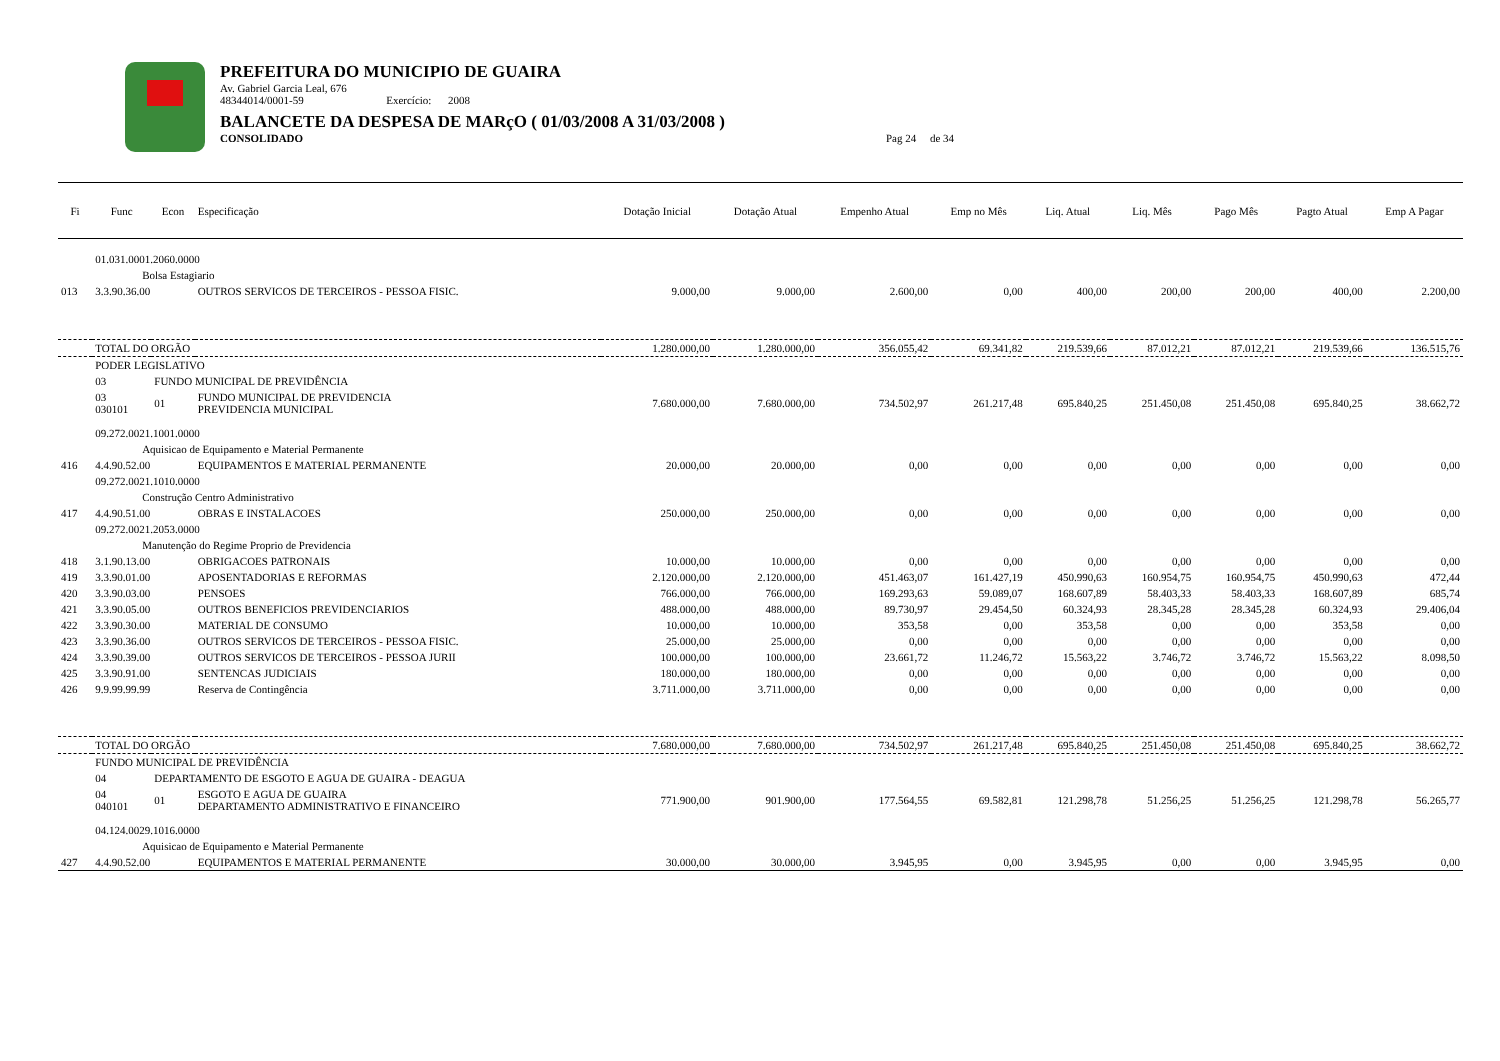PREFEITURA DO MUNICIPIO DE GUAIRA
Av. Gabriel Garcia Leal, 676
48344014/0001-59 Exercício: 2008
BALANCETE DA DESPESA DE MARçO ( 01/03/2008 A 31/03/2008 )
CONSOLIDADO Pag 24 de 34
| Fi | Func | Econ | Especificação | Dotação Inicial | Dotação Atual | Empenho Atual | Emp no Mês | Liq. Atual | Liq. Mês | Pago Mês | Pagto Atual | Emp A Pagar |
| --- | --- | --- | --- | --- | --- | --- | --- | --- | --- | --- | --- | --- |
| | 01.031.0001.2060.0000 | | | | | | | | | | | |
| | Bolsa Estagiario | | | | | | | | | | | |
| 013 | 3.3.90.36.00 | | OUTROS SERVICOS DE TERCEIROS - PESSOA FISIC. | 9.000,00 | 9.000,00 | 2.600,00 | 0,00 | 400,00 | 200,00 | 200,00 | 400,00 | 2.200,00 |
| | TOTAL DO ORGÃO | | | 1.280.000,00 | 1.280.000,00 | 356.055,42 | 69.341,82 | 219.539,66 | 87.012,21 | 87.012,21 | 219.539,66 | 136.515,76 |
| | PODER LEGISLATIVO | | | | | | | | | | | |
| | 03 | FUNDO MUNICIPAL DE PREVIDÊNCIA | | | | | | | | | | |
| | 03 030101 | 01 | FUNDO MUNICIPAL DE PREVIDENCIA PREVIDENCIA MUNICIPAL | 7.680.000,00 | 7.680.000,00 | 734.502,97 | 261.217,48 | 695.840,25 | 251.450,08 | 251.450,08 | 695.840,25 | 38.662,72 |
| | 09.272.0021.1001.0000 | | | | | | | | | | | |
| | Aquisicao de Equipamento e Material Permanente | | | | | | | | | | | |
| 416 | 4.4.90.52.00 | | EQUIPAMENTOS E MATERIAL PERMANENTE | 20.000,00 | 20.000,00 | 0,00 | 0,00 | 0,00 | 0,00 | 0,00 | 0,00 | 0,00 |
| | 09.272.0021.1010.0000 | | | | | | | | | | | |
| | Construção Centro Administrativo | | | | | | | | | | | |
| 417 | 4.4.90.51.00 | | OBRAS E INSTALACOES | 250.000,00 | 250.000,00 | 0,00 | 0,00 | 0,00 | 0,00 | 0,00 | 0,00 | 0,00 |
| | 09.272.0021.2053.0000 | | | | | | | | | | | |
| | Manutenção do Regime Proprio de Previdencia | | | | | | | | | | | |
| 418 | 3.1.90.13.00 | | OBRIGACOES PATRONAIS | 10.000,00 | 10.000,00 | 0,00 | 0,00 | 0,00 | 0,00 | 0,00 | 0,00 | 0,00 |
| 419 | 3.3.90.01.00 | | APOSENTADORIAS E REFORMAS | 2.120.000,00 | 2.120.000,00 | 451.463,07 | 161.427,19 | 450.990,63 | 160.954,75 | 160.954,75 | 450.990,63 | 472,44 |
| 420 | 3.3.90.03.00 | | PENSOES | 766.000,00 | 766.000,00 | 169.293,63 | 59.089,07 | 168.607,89 | 58.403,33 | 58.403,33 | 168.607,89 | 685,74 |
| 421 | 3.3.90.05.00 | | OUTROS BENEFICIOS PREVIDENCIARIOS | 488.000,00 | 488.000,00 | 89.730,97 | 29.454,50 | 60.324,93 | 28.345,28 | 28.345,28 | 60.324,93 | 29.406,04 |
| 422 | 3.3.90.30.00 | | MATERIAL DE CONSUMO | 10.000,00 | 10.000,00 | 353,58 | 0,00 | 353,58 | 0,00 | 0,00 | 353,58 | 0,00 |
| 423 | 3.3.90.36.00 | | OUTROS SERVICOS DE TERCEIROS - PESSOA FISIC. | 25.000,00 | 25.000,00 | 0,00 | 0,00 | 0,00 | 0,00 | 0,00 | 0,00 | 0,00 |
| 424 | 3.3.90.39.00 | | OUTROS SERVICOS DE TERCEIROS - PESSOA JURII | 100.000,00 | 100.000,00 | 23.661,72 | 11.246,72 | 15.563,22 | 3.746,72 | 3.746,72 | 15.563,22 | 8.098,50 |
| 425 | 3.3.90.91.00 | | SENTENCAS JUDICIAIS | 180.000,00 | 180.000,00 | 0,00 | 0,00 | 0,00 | 0,00 | 0,00 | 0,00 | 0,00 |
| 426 | 9.9.99.99.99 | | Reserva de Contingência | 3.711.000,00 | 3.711.000,00 | 0,00 | 0,00 | 0,00 | 0,00 | 0,00 | 0,00 | 0,00 |
| | TOTAL DO ORGÃO | | | 7.680.000,00 | 7.680.000,00 | 734.502,97 | 261.217,48 | 695.840,25 | 251.450,08 | 251.450,08 | 695.840,25 | 38.662,72 |
| | FUNDO MUNICIPAL DE PREVIDÊNCIA | | | | | | | | | | | |
| | 04 | DEPARTAMENTO DE ESGOTO E AGUA DE GUAIRA - DEAGUA | | | | | | | | | | |
| | 04 040101 | 01 | ESGOTO E AGUA DE GUAIRA DEPARTAMENTO ADMINISTRATIVO E FINANCEIRO | 771.900,00 | 901.900,00 | 177.564,55 | 69.582,81 | 121.298,78 | 51.256,25 | 51.256,25 | 121.298,78 | 56.265,77 |
| | 04.124.0029.1016.0000 | | | | | | | | | | | |
| | Aquisicao de Equipamento e Material Permanente | | | | | | | | | | | |
| 427 | 4.4.90.52.00 | | EQUIPAMENTOS E MATERIAL PERMANENTE | 30.000,00 | 30.000,00 | 3.945,95 | 0,00 | 3.945,95 | 0,00 | 0,00 | 3.945,95 | 0,00 |